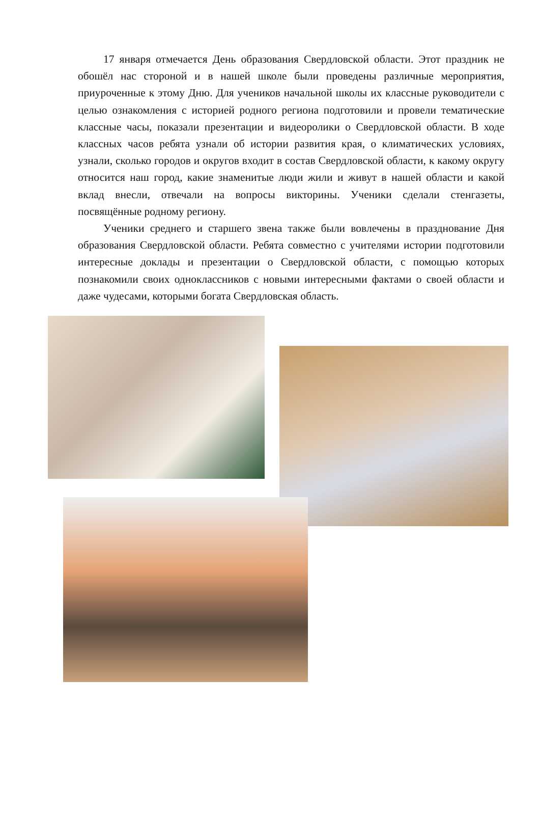17 января отмечается День образования Свердловской области. Этот праздник не обошёл нас стороной и в нашей школе были проведены различные мероприятия, приуроченные к этому Дню. Для учеников начальной школы их классные руководители с целью ознакомления с историей родного региона подготовили и провели тематические классные часы, показали презентации и видеоролики о Свердловской области. В ходе классных часов ребята узнали об истории развития края, о климатических условиях, узнали, сколько городов и округов входит в состав Свердловской области, к какому округу относится наш город, какие знаменитые люди жили и живут в нашей области и какой вклад внесли, отвечали на вопросы викторины. Ученики сделали стенгазеты, посвящённые родному региону.
Ученики среднего и старшего звена также были вовлечены в празднование Дня образования Свердловской области. Ребята совместно с учителями истории подготовили интересные доклады и презентации о Свердловской области, с помощью которых познакомили своих одноклассников с новыми интересными фактами о своей области и даже чудесами, которыми богата Свердловская область.